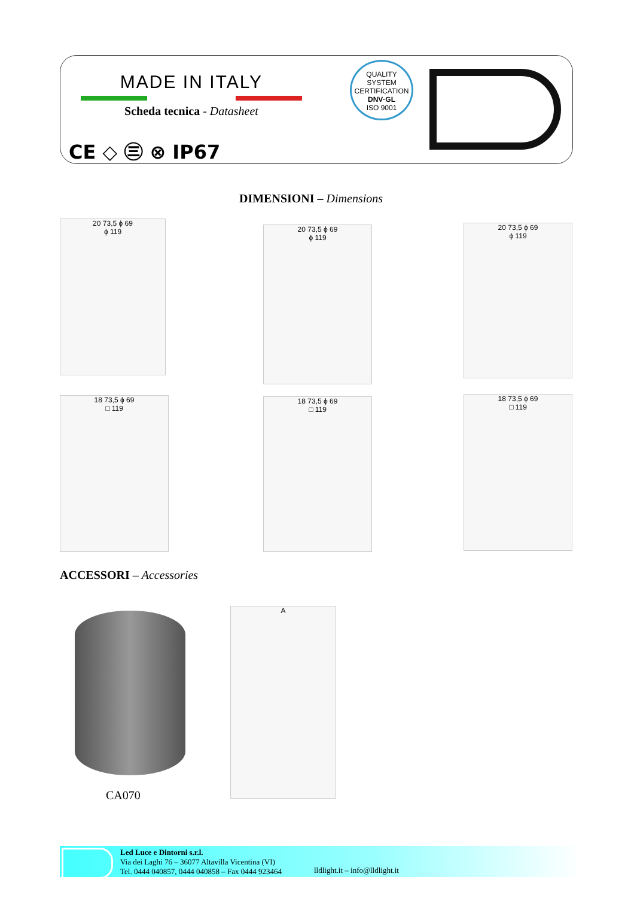MADE IN ITALY
Scheda tecnica - Datasheet
CE ◇ ㊂ ⊗ IP67
QUALITY SYSTEM CERTIFICATION
DNV·GL
ISO 9001
DIMENSIONI – Dimensions
20 73,5 ϕ 69
ϕ 119
20 73,5 ϕ 69
ϕ 119
20 73,5 ϕ 69
ϕ 119
18 73,5 ϕ 69
□ 119
18 73,5 ϕ 69
□ 119
18 73,5 ϕ 69
□ 119
ACCESSORI – Accessories
CA070
A
Led Luce e Dintorni s.r.l.
Via dei Laghi 76 – 36077 Altavilla Vicentina (VI)
Tel. 0444 040857, 0444 040858 – Fax 0444 923464
lldlight.it – info@lldlight.it